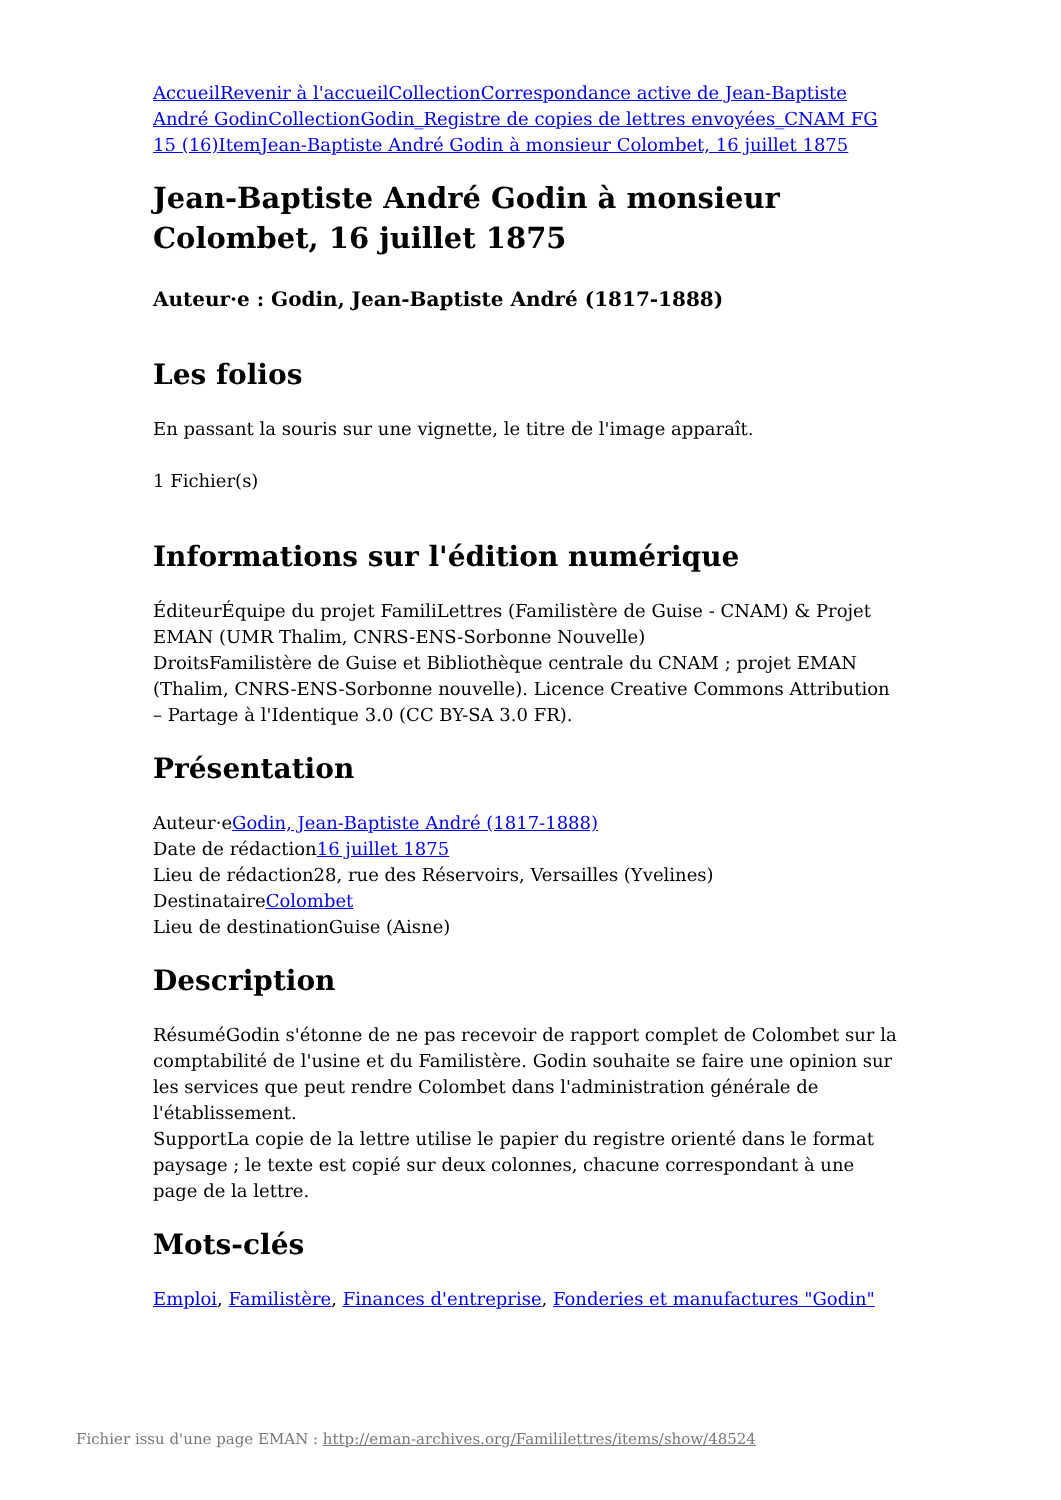Accueil Revenir à l'accueil Collection Correspondance active de Jean-Baptiste André Godin Collection Godin_Registre de copies de lettres envoyées_CNAM FG 15 (16) Item Jean-Baptiste André Godin à monsieur Colombet, 16 juillet 1875
Jean-Baptiste André Godin à monsieur Colombet, 16 juillet 1875
Auteur·e : Godin, Jean-Baptiste André (1817-1888)
Les folios
En passant la souris sur une vignette, le titre de l'image apparaît.
1 Fichier(s)
Informations sur l'édition numérique
ÉditeurÉquipe du projet FamiliLettres (Familistère de Guise - CNAM) & Projet EMAN (UMR Thalim, CNRS-ENS-Sorbonne Nouvelle)
DroitsFamilistère de Guise et Bibliothèque centrale du CNAM ; projet EMAN (Thalim, CNRS-ENS-Sorbonne nouvelle). Licence Creative Commons Attribution – Partage à l'Identique 3.0 (CC BY-SA 3.0 FR).
Présentation
Auteur·eGodin, Jean-Baptiste André (1817-1888)
Date de rédaction16 juillet 1875
Lieu de rédaction28, rue des Réservoirs, Versailles (Yvelines)
DestinataireColombet
Lieu de destinationGuise (Aisne)
Description
RésuméGodin s'étonne de ne pas recevoir de rapport complet de Colombet sur la comptabilité de l'usine et du Familistère. Godin souhaite se faire une opinion sur les services que peut rendre Colombet dans l'administration générale de l'établissement.
SupportLa copie de la lettre utilise le papier du registre orienté dans le format paysage ; le texte est copié sur deux colonnes, chacune correspondant à une page de la lettre.
Mots-clés
Emploi, Familistère, Finances d'entreprise, Fonderies et manufactures "Godin"
Fichier issu d'une page EMAN : http://eman-archives.org/Famililettres/items/show/48524